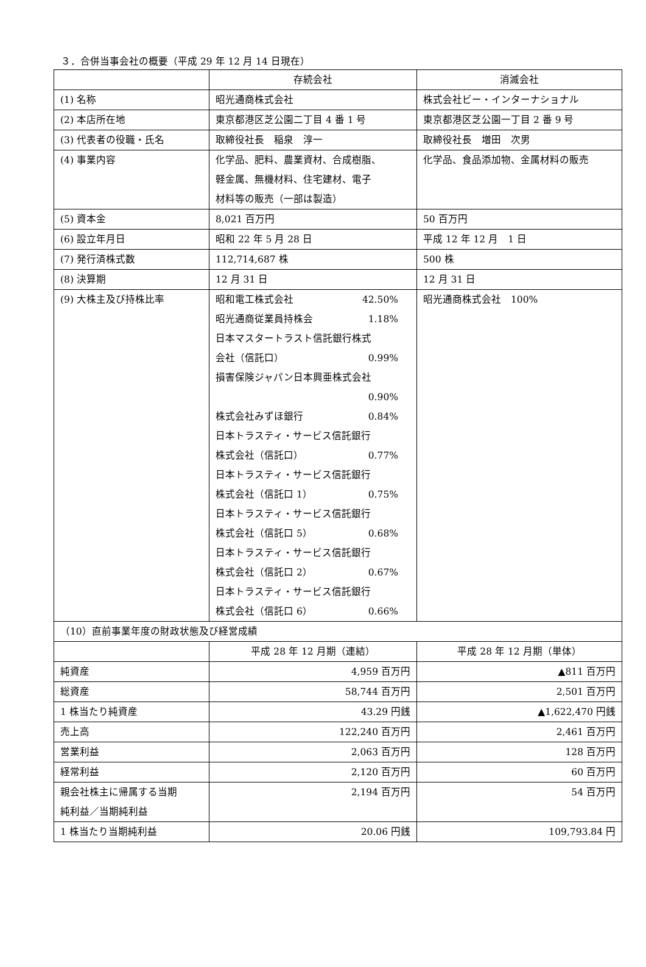３．合併当事会社の概要（平成 29 年 12 月 14 日現在）
| | 存続会社 | 消滅会社 |
| (1) 名称 | 昭光通商株式会社 | 株式会社ビー・インターナショナル |
| (2) 本店所在地 | 東京都港区芝公園二丁目 4 番 1 号 | 東京都港区芝公園一丁目 2 番 9 号 |
| (3) 代表者の役職・氏名 | 取締役社長 稲泉 淳一 | 取締役社長 増田 次男 |
| (4) 事業内容 | 化学品、肥料、農業資材、合成樹脂、 軽金属、無機材料、住宅建材、電子 材料等の販売（一部は製造） | 化学品、食品添加物、金属材料の販売 |
| (5) 資本金 | 8,021 百万円 | 50 百万円 |
| (6) 設立年月日 | 昭和 22 年 5 月 28 日 | 平成 12 年 12 月 1 日 |
| (7) 発行済株式数 | 112,714,687 株 | 500 株 |
| (8) 決算期 | 12 月 31 日 | 12 月 31 日 |
| (9) 大株主及び持株比率 | 昭和電工株式会社 42.50% 昭光通商従業員持株会 1.18% 日本マスタートラスト信託銀行株式 会社（信託口） 0.99% 損害保険ジャパン日本興亜株式会社 0.90% 株式会社みずほ銀行 0.84% 日本トラスティ・サービス信託銀行 株式会社（信託口） 0.77% 日本トラスティ・サービス信託銀行 株式会社（信託口 1） 0.75% 日本トラスティ・サービス信託銀行 株式会社（信託口 5） 0.68% 日本トラスティ・サービス信託銀行 株式会社（信託口 2） 0.67% 日本トラスティ・サービス信託銀行 株式会社（信託口 6） 0.66% | 昭光通商株式会社 100% |
| （10）直前事業年度の財政状態及び経営成績 | | |
| | 平成 28 年 12 月期（連結） | 平成 28 年 12 月期（単体） |
| 純資産 | 4,959 百万円 | ▲811 百万円 |
| 総資産 | 58,744 百万円 | 2,501 百万円 |
| 1 株当たり純資産 | 43.29 円銭 | ▲1,622,470 円銭 |
| 売上高 | 122,240 百万円 | 2,461 百万円 |
| 営業利益 | 2,063 百万円 | 128 百万円 |
| 経常利益 | 2,120 百万円 | 60 百万円 |
| 親会社株主に帰属する当期 純利益／当期純利益 | 2,194 百万円 | 54 百万円 |
| 1 株当たり当期純利益 | 20.06 円銭 | 109,793.84 円 |